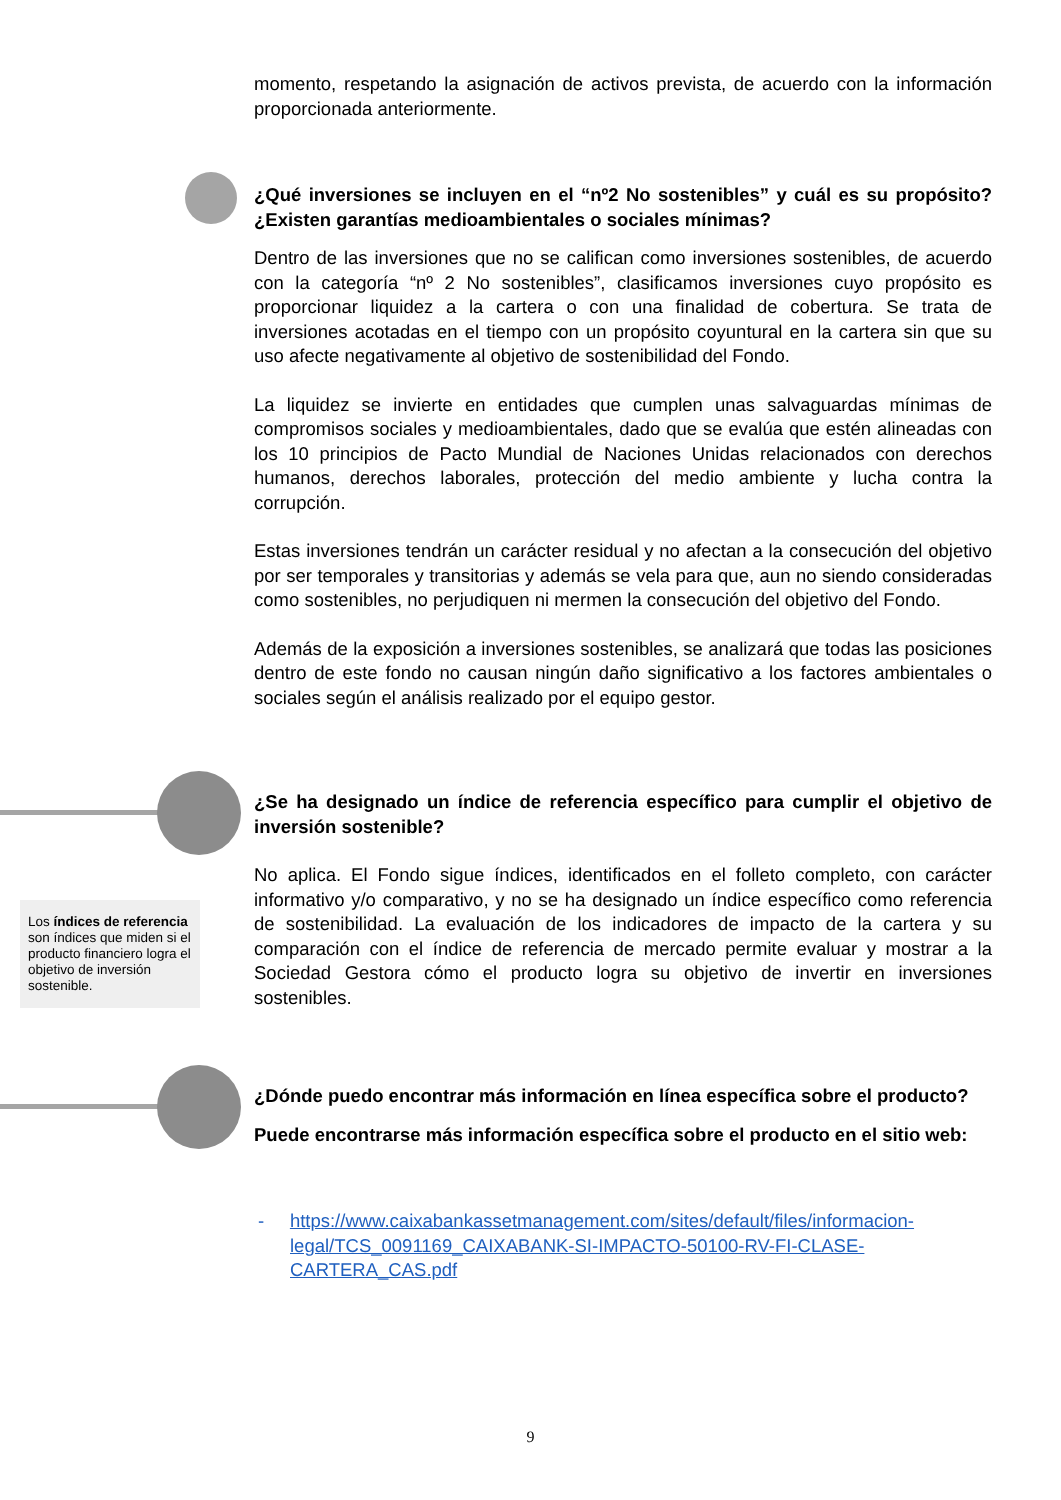Los índices de referencia son índices que miden si el producto financiero logra el objetivo de inversión sostenible.
momento, respetando la asignación de activos prevista, de acuerdo con la información proporcionada anteriormente.
¿Qué inversiones se incluyen en el “nº2 No sostenibles” y cuál es su propósito? ¿Existen garantías medioambientales o sociales mínimas?
Dentro de las inversiones que no se califican como inversiones sostenibles, de acuerdo con la categoría “nº 2 No sostenibles”, clasificamos inversiones cuyo propósito es proporcionar liquidez a la cartera o con una finalidad de cobertura. Se trata de inversiones acotadas en el tiempo con un propósito coyuntural en la cartera sin que su uso afecte negativamente al objetivo de sostenibilidad del Fondo.
La liquidez se invierte en entidades que cumplen unas salvaguardas mínimas de compromisos sociales y medioambientales, dado que se evalúa que estén alineadas con los 10 principios de Pacto Mundial de Naciones Unidas relacionados con derechos humanos, derechos laborales, protección del medio ambiente y lucha contra la corrupción.
Estas inversiones tendrán un carácter residual y no afectan a la consecución del objetivo por ser temporales y transitorias y además se vela para que, aun no siendo consideradas como sostenibles, no perjudiquen ni mermen la consecución del objetivo del Fondo.
Además de la exposición a inversiones sostenibles, se analizará que todas las posiciones dentro de este fondo no causan ningún daño significativo a los factores ambientales o sociales según el análisis realizado por el equipo gestor.
¿Se ha designado un índice de referencia específico para cumplir el objetivo de inversión sostenible?
No aplica. El Fondo sigue índices, identificados en el folleto completo, con carácter informativo y/o comparativo, y no se ha designado un índice específico como referencia de sostenibilidad. La evaluación de los indicadores de impacto de la cartera y su comparación con el índice de referencia de mercado permite evaluar y mostrar a la Sociedad Gestora cómo el producto logra su objetivo de invertir en inversiones sostenibles.
¿Dónde puedo encontrar más información en línea específica sobre el producto?
Puede encontrarse más información específica sobre el producto en el sitio web:
- https://www.caixabankassetmanagement.com/sites/default/files/informacion-legal/TCS_0091169_CAIXABANK-SI-IMPACTO-50100-RV-FI-CLASE-CARTERA_CAS.pdf
9